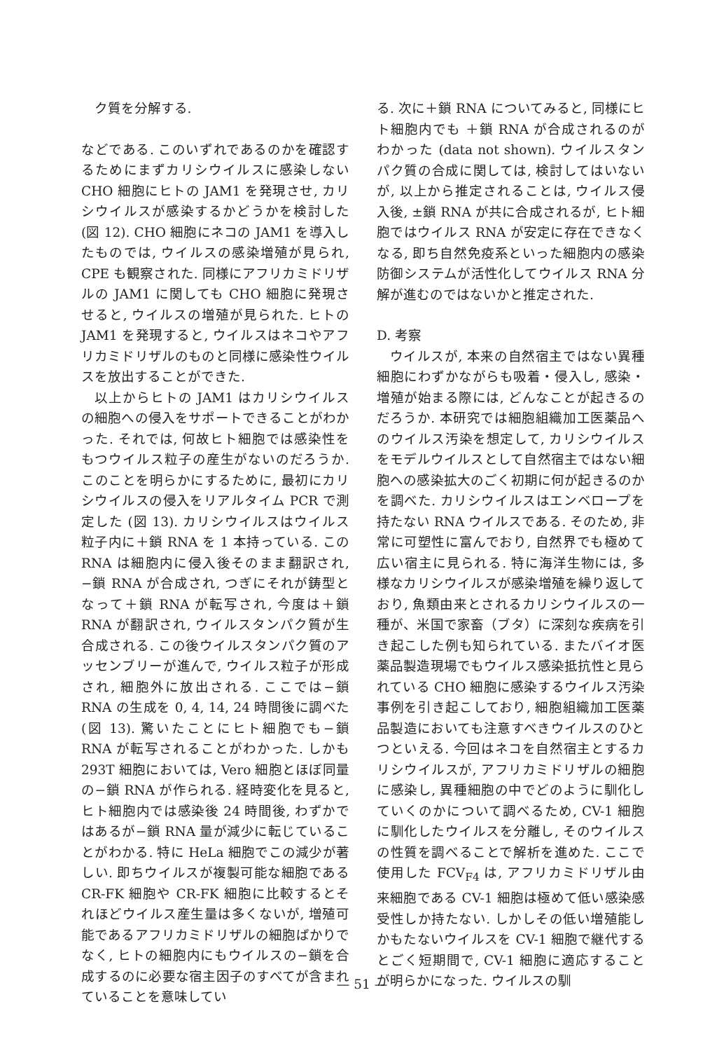ク質を分解する.
などである. このいずれであるのかを確認するためにまずカリシウイルスに感染しない CHO 細胞にヒトの JAM1 を発現させ, カリシウイルスが感染するかどうかを検討した (図 12). CHO 細胞にネコの JAM1 を導入したものでは, ウイルスの感染増殖が見られ, CPE も観察された. 同様にアフリカミドリザルの JAM1 に関しても CHO 細胞に発現させると, ウイルスの増殖が見られた. ヒトの JAM1 を発現すると, ウイルスはネコやアフリカミドリザルのものと同様に感染性ウイルスを放出することができた.
以上からヒトの JAM1 はカリシウイルスの細胞への侵入をサポートできることがわかった. それでは, 何故ヒト細胞では感染性をもつウイルス粒子の産生がないのだろうか. このことを明らかにするために, 最初にカリシウイルスの侵入をリアルタイム PCR で測定した (図 13). カリシウイルスはウイルス粒子内に＋鎖 RNA を 1 本持っている. この RNA は細胞内に侵入後そのまま翻訳され, −鎖 RNA が合成され, つぎにそれが鋳型となって＋鎖 RNA が転写され, 今度は＋鎖 RNA が翻訳され, ウイルスタンパク質が生合成される. この後ウイルスタンパク質のアッセンブリーが進んで, ウイルス粒子が形成され, 細胞外に放出される. ここでは−鎖 RNA の生成を 0, 4, 14, 24 時間後に調べた (図 13). 驚いたことにヒト細胞でも−鎖 RNA が転写されることがわかった. しかも 293T 細胞においては, Vero 細胞とほぼ同量の−鎖 RNA が作られる. 経時変化を見ると, ヒト細胞内では感染後 24 時間後, わずかではあるが−鎖 RNA 量が減少に転じていることがわかる. 特に HeLa 細胞でこの減少が著しい. 即ちウイルスが複製可能な細胞である CR-FK 細胞や CR-FK 細胞に比較するとそれほどウイルス産生量は多くないが, 増殖可能であるアフリカミドリザルの細胞ばかりでなく, ヒトの細胞内にもウイルスの−鎖を合成するのに必要な宿主因子のすべてが含まれていることを意味してい
る. 次に＋鎖 RNA についてみると, 同様にヒト細胞内でも ＋鎖 RNA が合成されるのがわかった (data not shown). ウイルスタンパク質の合成に関しては, 検討してはいないが, 以上から推定されることは, ウイルス侵入後, ±鎖 RNA が共に合成されるが, ヒト細胞ではウイルス RNA が安定に存在できなくなる, 即ち自然免疫系といった細胞内の感染防御システムが活性化してウイルス RNA 分解が進むのではないかと推定された.
D. 考察
ウイルスが, 本来の自然宿主ではない異種細胞にわずかながらも吸着・侵入し, 感染・増殖が始まる際には, どんなことが起きるのだろうか. 本研究では細胞組織加工医薬品へのウイルス汚染を想定して, カリシウイルスをモデルウイルスとして自然宿主ではない細胞への感染拡大のごく初期に何が起きるのかを調べた. カリシウイルスはエンベロープを持たない RNA ウイルスである. そのため, 非常に可塑性に富んでおり, 自然界でも極めて広い宿主に見られる. 特に海洋生物には, 多様なカリシウイルスが感染増殖を繰り返しており, 魚類由来とされるカリシウイルスの一種が、米国で家畜（ブタ）に深刻な疾病を引き起こした例も知られている. またバイオ医薬品製造現場でもウイルス感染抵抗性と見られている CHO 細胞に感染するウイルス汚染事例を引き起こしており, 細胞組織加工医薬品製造においても注意すべきウイルスのひとつといえる. 今回はネコを自然宿主とするカリシウイルスが, アフリカミドリザルの細胞に感染し, 異種細胞の中でどのように馴化していくのかについて調べるため, CV-1 細胞に馴化したウイルスを分離し, そのウイルスの性質を調べることで解析を進めた. ここで使用した FCV<sub>F4</sub> は, アフリカミドリザル由来細胞である CV-1 細胞は極めて低い感染感受性しか持たない. しかしその低い増殖能しかもたないウイルスを CV-1 細胞で継代するとごく短期間で, CV-1 細胞に適応することが明らかになった. ウイルスの馴
— 51 —